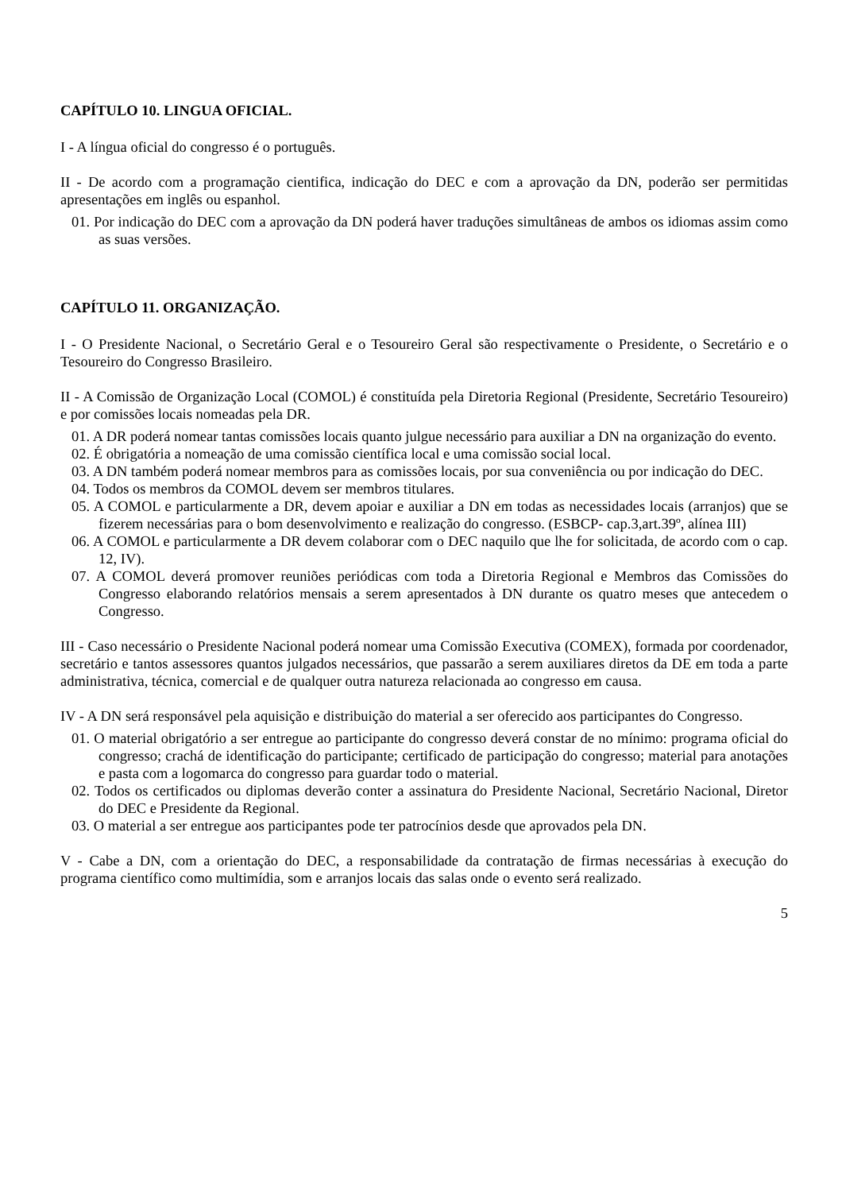CAPÍTULO 10. LINGUA OFICIAL.
I - A língua oficial do congresso é o português.
II - De acordo com a programação cientifica, indicação do DEC e com a aprovação da DN, poderão ser permitidas apresentações em inglês ou espanhol.
01. Por indicação do DEC com a aprovação da DN poderá haver traduções simultâneas de ambos os idiomas assim como as suas versões.
CAPÍTULO 11. ORGANIZAÇÃO.
I - O Presidente Nacional, o Secretário Geral e o Tesoureiro Geral são respectivamente o Presidente, o Secretário e o Tesoureiro do Congresso Brasileiro.
II - A Comissão de Organização Local (COMOL) é constituída pela Diretoria Regional (Presidente, Secretário Tesoureiro) e por comissões locais nomeadas pela DR.
01. A DR poderá nomear tantas comissões locais quanto julgue necessário para auxiliar a DN na organização do evento.
02. É obrigatória a nomeação de uma comissão científica local e uma comissão social local.
03. A DN também poderá nomear membros para as comissões locais, por sua conveniência ou por indicação do DEC.
04. Todos os membros da COMOL devem ser membros titulares.
05. A COMOL e particularmente a DR, devem apoiar e auxiliar a DN em todas as necessidades locais (arranjos) que se fizerem necessárias para o bom desenvolvimento e realização do congresso. (ESBCP- cap.3,art.39º, alínea III)
06. A COMOL e particularmente a DR devem colaborar com o DEC naquilo que lhe for solicitada, de acordo com o cap. 12, IV).
07. A COMOL deverá promover reuniões periódicas com toda a Diretoria Regional e Membros das Comissões do Congresso elaborando relatórios mensais a serem apresentados à DN durante os quatro meses que antecedem o Congresso.
III - Caso necessário o Presidente Nacional poderá nomear uma Comissão Executiva (COMEX), formada por coordenador, secretário e tantos assessores quantos julgados necessários, que passarão a serem auxiliares diretos da DE em toda a parte administrativa, técnica, comercial e de qualquer outra natureza relacionada ao congresso em causa.
IV - A DN será responsável pela aquisição e distribuição do material a ser oferecido aos participantes do Congresso.
01. O material obrigatório a ser entregue ao participante do congresso deverá constar de no mínimo: programa oficial do congresso; crachá de identificação do participante; certificado de participação do congresso; material para anotações e pasta com a logomarca do congresso para guardar todo o material.
02. Todos os certificados ou diplomas deverão conter a assinatura do Presidente Nacional, Secretário Nacional, Diretor do DEC e Presidente da Regional.
03. O material a ser entregue aos participantes pode ter patrocínios desde que aprovados pela DN.
V - Cabe a DN, com a orientação do DEC, a responsabilidade da contratação de firmas necessárias à execução do programa científico como multimídia, som e arranjos locais das salas onde o evento será realizado.
5